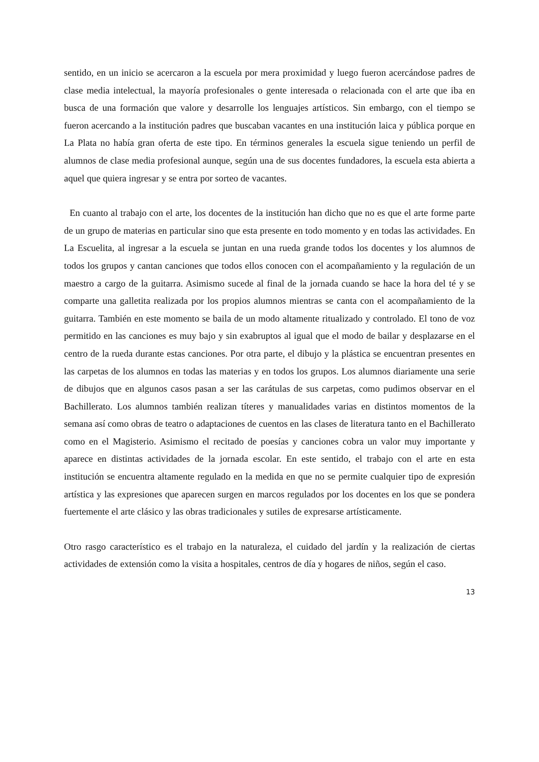sentido, en un inicio se acercaron a la escuela por mera proximidad y luego fueron acercándose padres de clase media intelectual, la mayoría profesionales o gente interesada o relacionada con el arte que iba en busca de una formación que valore y desarrolle los lenguajes artísticos. Sin embargo, con el tiempo se fueron acercando a la institución padres que buscaban vacantes en una institución laica y pública porque en La Plata no había gran oferta de este tipo. En términos generales la escuela sigue teniendo un perfil de alumnos de clase media profesional aunque, según una de sus docentes fundadores, la escuela esta abierta a aquel que quiera ingresar y se entra por sorteo de vacantes.
En cuanto al trabajo con el arte, los docentes de la institución han dicho que no es que el arte forme parte de un grupo de materias en particular sino que esta presente en todo momento y en todas las actividades. En La Escuelita, al ingresar a la escuela se juntan en una rueda grande todos los docentes y los alumnos de todos los grupos y cantan canciones que todos ellos conocen con el acompañamiento y la regulación de un maestro a cargo de la guitarra. Asimismo sucede al final de la jornada cuando se hace la hora del té y se comparte una galletita realizada por los propios alumnos mientras se canta con el acompañamiento de la guitarra. También en este momento se baila de un modo altamente ritualizado y controlado. El tono de voz permitido en las canciones es muy bajo y sin exabruptos al igual que el modo de bailar y desplazarse en el centro de la rueda durante estas canciones. Por otra parte, el dibujo y la plástica se encuentran presentes en las carpetas de los alumnos en todas las materias y en todos los grupos. Los alumnos diariamente una serie de dibujos que en algunos casos pasan a ser las carátulas de sus carpetas, como pudimos observar en el Bachillerato. Los alumnos también realizan títeres y manualidades varias en distintos momentos de la semana así como obras de teatro o adaptaciones de cuentos en las clases de literatura tanto en el Bachillerato como en el Magisterio. Asimismo el recitado de poesías y canciones cobra un valor muy importante y aparece en distintas actividades de la jornada escolar. En este sentido, el trabajo con el arte en esta institución se encuentra altamente regulado en la medida en que no se permite cualquier tipo de expresión artística y las expresiones que aparecen surgen en marcos regulados por los docentes en los que se pondera fuertemente el arte clásico y las obras tradicionales y sutiles de expresarse artísticamente.
Otro rasgo característico es el trabajo en la naturaleza, el cuidado del jardín y la realización de ciertas actividades de extensión como la visita a hospitales, centros de día y hogares de niños, según el caso.
13